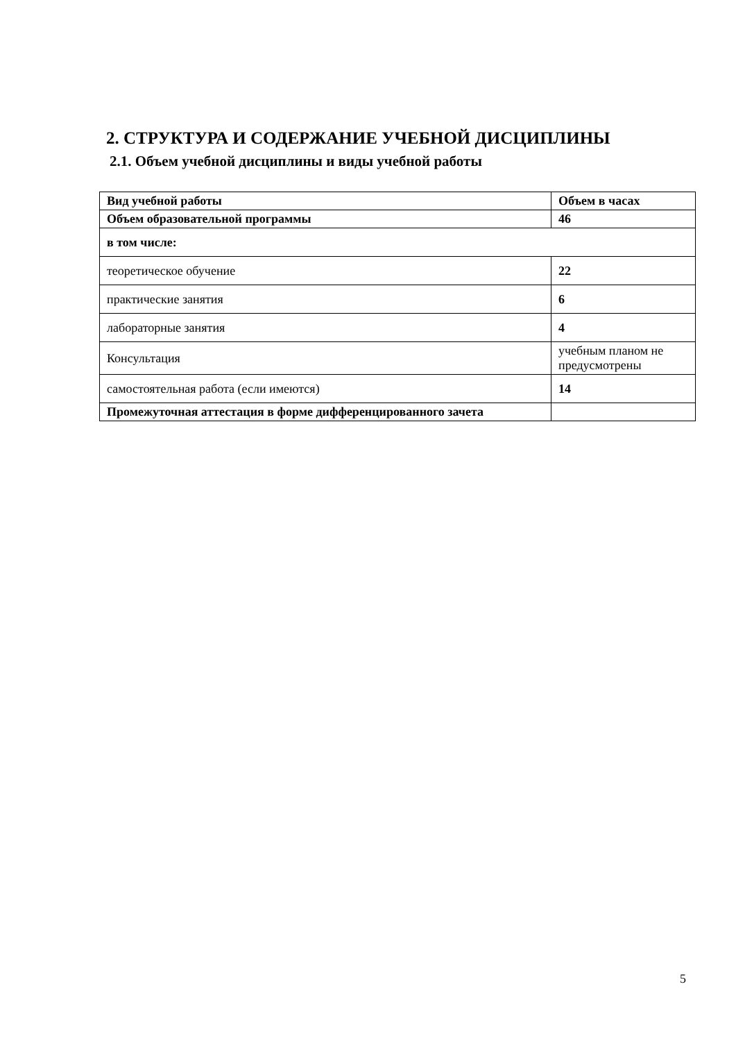2. СТРУКТУРА И СОДЕРЖАНИЕ УЧЕБНОЙ ДИСЦИПЛИНЫ
2.1. Объем учебной дисциплины и виды учебной работы
| Вид учебной работы | Объем в часах |
| --- | --- |
| Объем образовательной программы | 46 |
| в том числе: | |
| теоретическое обучение | 22 |
| практические занятия | 6 |
| лабораторные занятия | 4 |
| Консультация | учебным планом не предусмотрены |
| самостоятельная работа (если имеются) | 14 |
| Промежуточная аттестация в форме дифференцированного зачета | |
5